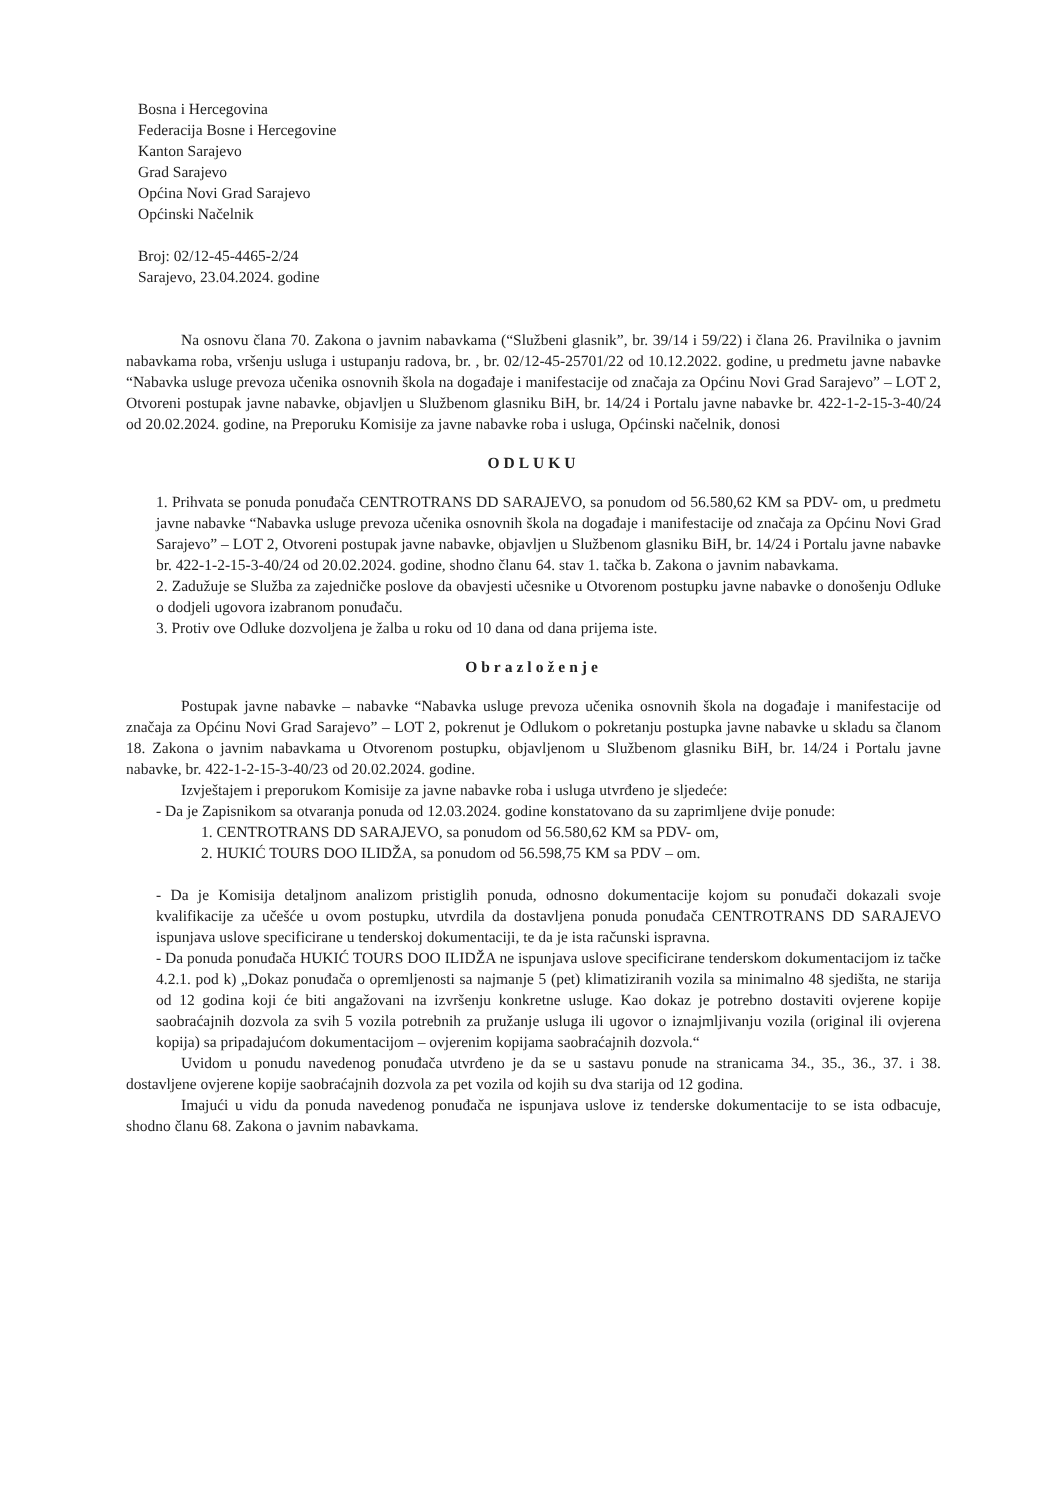Bosna i Hercegovina
Federacija Bosne i Hercegovine
Kanton Sarajevo
Grad Sarajevo
Općina Novi Grad Sarajevo
Općinski Načelnik
Broj: 02/12-45-4465-2/24
Sarajevo, 23.04.2024. godine
Na osnovu člana 70. Zakona o javnim nabavkama (“Službeni glasnik”, br. 39/14 i 59/22) i člana 26. Pravilnika o javnim nabavkama roba, vršenju usluga i ustupanju radova, br. , br. 02/12-45-25701/22 od 10.12.2022. godine, u predmetu javne nabavke “Nabavka usluge prevoza učenika osnovnih škola na događaje i manifestacije od značaja za Općinu Novi Grad Sarajevo” – LOT 2, Otvoreni postupak javne nabavke, objavljen u Službenom glasniku BiH, br. 14/24 i Portalu javne nabavke br. 422-1-2-15-3-40/24 od 20.02.2024. godine, na Preporuku Komisije za javne nabavke roba i usluga, Općinski načelnik, donosi
ODLUKU
1. Prihvata se ponuda ponuđača CENTROTRANS DD SARAJEVO, sa ponudom od 56.580,62 KM sa PDV- om, u predmetu javne nabavke “Nabavka usluge prevoza učenika osnovnih škola na događaje i manifestacije od značaja za Općinu Novi Grad Sarajevo” – LOT 2, Otvoreni postupak javne nabavke, objavljen u Službenom glasniku BiH, br. 14/24 i Portalu javne nabavke br. 422-1-2-15-3-40/24 od 20.02.2024. godine, shodno članu 64. stav 1. tačka b. Zakona o javnim nabavkama.
2. Zadužuje se Služba za zajedničke poslove da obavjesti učesnike u Otvorenom postupku javne nabavke o donošenju Odluke o dodjeli ugovora izabranom ponuđaču.
3. Protiv ove Odluke dozvoljena je žalba u roku od 10 dana od dana prijema iste.
Obrazloženje
Postupak javne nabavke – nabavke “Nabavka usluge prevoza učenika osnovnih škola na događaje i manifestacije od značaja za Općinu Novi Grad Sarajevo” – LOT 2, pokrenut je Odlukom o pokretanju postupka javne nabavke u skladu sa članom 18. Zakona o javnim nabavkama u Otvorenom postupku, objavljenom u Službenom glasniku BiH, br. 14/24 i Portalu javne nabavke, br. 422-1-2-15-3-40/23 od 20.02.2024. godine.
Izvještajem i preporukom Komisije za javne nabavke roba i usluga utvrđeno je sljedeće:
- Da je Zapisnikom sa otvaranja ponuda od 12.03.2024. godine konstatovano da su zaprimljene dvije ponude:
1. CENTROTRANS DD SARAJEVO, sa ponudom od 56.580,62 KM sa PDV- om,
2. HUKIĆ TOURS DOO ILIDŽA, sa ponudom od 56.598,75 KM sa PDV – om.
- Da je Komisija detaljnom analizom pristiglih ponuda, odnosno dokumentacije kojom su ponuđači dokazali svoje kvalifikacije za učešće u ovom postupku, utvrdila da dostavljena ponuda ponuđača CENTROTRANS DD SARAJEVO ispunjava uslove specificirane u tenderskoj dokumentaciji, te da je ista računski ispravna.
- Da ponuda ponuđača HUKIĆ TOURS DOO ILIDŽA ne ispunjava uslove specificirane tenderskom dokumentacijom iz tačke 4.2.1. pod k) „Dokaz ponuđača o opremljenosti sa najmanje 5 (pet) klimatiziranih vozila sa minimalno 48 sjedišta, ne starija od 12 godina koji će biti angažovani na izvršenju konkretne usluge. Kao dokaz je potrebno dostaviti ovjerene kopije saobraćajnih dozvola za svih 5 vozila potrebnih za pružanje usluga ili ugovor o iznajmljivanju vozila (original ili ovjerena kopija) sa pripadajućom dokumentacijom – ovjerenim kopijama saobraćajnih dozvola.“
Uvidom u ponudu navedenog ponuđača utvrđeno je da se u sastavu ponude na stranicama 34., 35., 36., 37. i 38. dostavljene ovjerene kopije saobraćajnih dozvola za pet vozila od kojih su dva starija od 12 godina.
Imajući u vidu da ponuda navedenog ponuđača ne ispunjava uslove iz tenderske dokumentacije to se ista odbacuje, shodno članu 68. Zakona o javnim nabavkama.